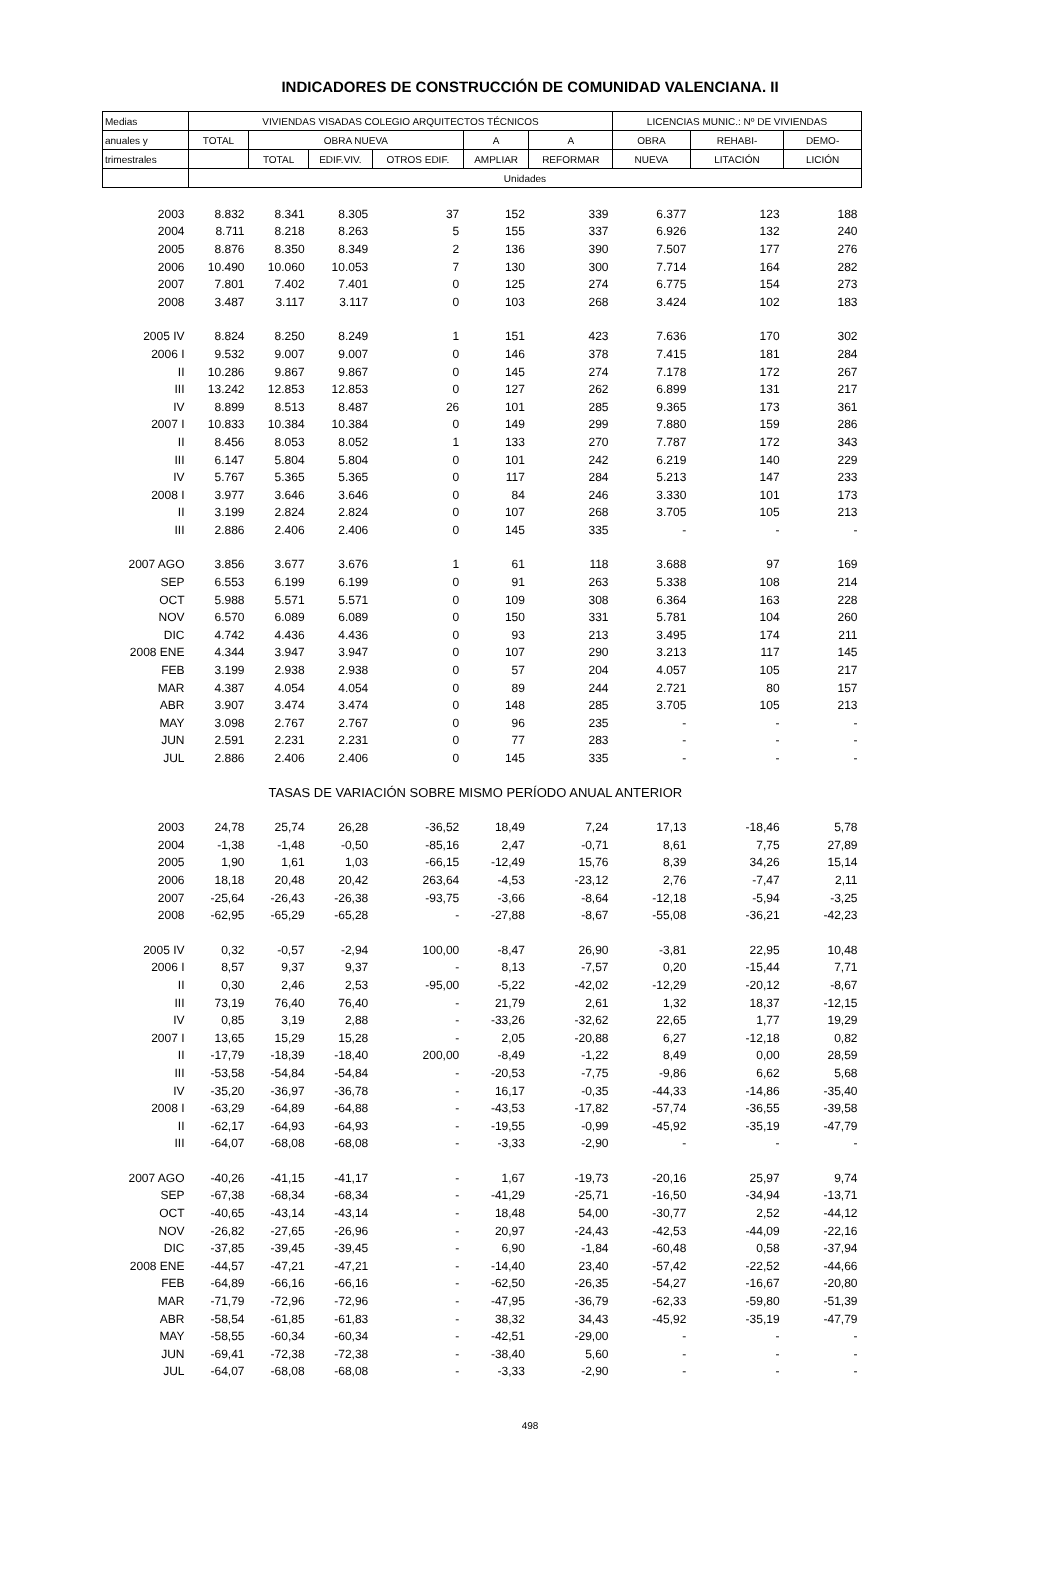INDICADORES DE CONSTRUCCIÓN DE COMUNIDAD VALENCIANA. II
| Medias | VIVIENDAS VISADAS COLEGIO ARQUITECTOS TÉCNICOS | | | | | | LICENCIAS MUNIC.: Nº DE VIVIENDAS | | |
| --- | --- | --- | --- | --- | --- | --- | --- | --- | --- |
| anuales y | TOTAL | OBRA NUEVA | | | A | A | OBRA | REHABI- | DEMO- |
| trimestrales | | TOTAL | EDIF.VIV. | OTROS EDIF. | AMPLIAR | REFORMAR | NUEVA | LITACIÓN | LICIÓN |
| | Unidades | | | | | | | | |
| 2003 | 8.832 | 8.341 | 8.305 | 37 | 152 | 339 | 6.377 | 123 | 188 |
| 2004 | 8.711 | 8.218 | 8.263 | 5 | 155 | 337 | 6.926 | 132 | 240 |
| 2005 | 8.876 | 8.350 | 8.349 | 2 | 136 | 390 | 7.507 | 177 | 276 |
| 2006 | 10.490 | 10.060 | 10.053 | 7 | 130 | 300 | 7.714 | 164 | 282 |
| 2007 | 7.801 | 7.402 | 7.401 | 0 | 125 | 274 | 6.775 | 154 | 273 |
| 2008 | 3.487 | 3.117 | 3.117 | 0 | 103 | 268 | 3.424 | 102 | 183 |
| 2005 IV | 8.824 | 8.250 | 8.249 | 1 | 151 | 423 | 7.636 | 170 | 302 |
| 2006 I | 9.532 | 9.007 | 9.007 | 0 | 146 | 378 | 7.415 | 181 | 284 |
| II | 10.286 | 9.867 | 9.867 | 0 | 145 | 274 | 7.178 | 172 | 267 |
| III | 13.242 | 12.853 | 12.853 | 0 | 127 | 262 | 6.899 | 131 | 217 |
| IV | 8.899 | 8.513 | 8.487 | 26 | 101 | 285 | 9.365 | 173 | 361 |
| 2007 I | 10.833 | 10.384 | 10.384 | 0 | 149 | 299 | 7.880 | 159 | 286 |
| II | 8.456 | 8.053 | 8.052 | 1 | 133 | 270 | 7.787 | 172 | 343 |
| III | 6.147 | 5.804 | 5.804 | 0 | 101 | 242 | 6.219 | 140 | 229 |
| IV | 5.767 | 5.365 | 5.365 | 0 | 117 | 284 | 5.213 | 147 | 233 |
| 2008 I | 3.977 | 3.646 | 3.646 | 0 | 84 | 246 | 3.330 | 101 | 173 |
| II | 3.199 | 2.824 | 2.824 | 0 | 107 | 268 | 3.705 | 105 | 213 |
| III | 2.886 | 2.406 | 2.406 | 0 | 145 | 335 | - | - | - |
| 2007 AGO | 3.856 | 3.677 | 3.676 | 1 | 61 | 118 | 3.688 | 97 | 169 |
| SEP | 6.553 | 6.199 | 6.199 | 0 | 91 | 263 | 5.338 | 108 | 214 |
| OCT | 5.988 | 5.571 | 5.571 | 0 | 109 | 308 | 6.364 | 163 | 228 |
| NOV | 6.570 | 6.089 | 6.089 | 0 | 150 | 331 | 5.781 | 104 | 260 |
| DIC | 4.742 | 4.436 | 4.436 | 0 | 93 | 213 | 3.495 | 174 | 211 |
| 2008 ENE | 4.344 | 3.947 | 3.947 | 0 | 107 | 290 | 3.213 | 117 | 145 |
| FEB | 3.199 | 2.938 | 2.938 | 0 | 57 | 204 | 4.057 | 105 | 217 |
| MAR | 4.387 | 4.054 | 4.054 | 0 | 89 | 244 | 2.721 | 80 | 157 |
| ABR | 3.907 | 3.474 | 3.474 | 0 | 148 | 285 | 3.705 | 105 | 213 |
| MAY | 3.098 | 2.767 | 2.767 | 0 | 96 | 235 | - | - | - |
| JUN | 2.591 | 2.231 | 2.231 | 0 | 77 | 283 | - | - | - |
| JUL | 2.886 | 2.406 | 2.406 | 0 | 145 | 335 | - | - | - |
| | TASAS DE VARIACIÓN SOBRE MISMO PERÍODO ANUAL ANTERIOR | | | | | | | | |
| 2003 | 24,78 | 25,74 | 26,28 | -36,52 | 18,49 | 7,24 | 17,13 | -18,46 | 5,78 |
| 2004 | -1,38 | -1,48 | -0,50 | -85,16 | 2,47 | -0,71 | 8,61 | 7,75 | 27,89 |
| 2005 | 1,90 | 1,61 | 1,03 | -66,15 | -12,49 | 15,76 | 8,39 | 34,26 | 15,14 |
| 2006 | 18,18 | 20,48 | 20,42 | 263,64 | -4,53 | -23,12 | 2,76 | -7,47 | 2,11 |
| 2007 | -25,64 | -26,43 | -26,38 | -93,75 | -3,66 | -8,64 | -12,18 | -5,94 | -3,25 |
| 2008 | -62,95 | -65,29 | -65,28 | - | -27,88 | -8,67 | -55,08 | -36,21 | -42,23 |
| 2005 IV | 0,32 | -0,57 | -2,94 | 100,00 | -8,47 | 26,90 | -3,81 | 22,95 | 10,48 |
| 2006 I | 8,57 | 9,37 | 9,37 | - | 8,13 | -7,57 | 0,20 | -15,44 | 7,71 |
| II | 0,30 | 2,46 | 2,53 | -95,00 | -5,22 | -42,02 | -12,29 | -20,12 | -8,67 |
| III | 73,19 | 76,40 | 76,40 | - | 21,79 | 2,61 | 1,32 | 18,37 | -12,15 |
| IV | 0,85 | 3,19 | 2,88 | - | -33,26 | -32,62 | 22,65 | 1,77 | 19,29 |
| 2007 I | 13,65 | 15,29 | 15,28 | - | 2,05 | -20,88 | 6,27 | -12,18 | 0,82 |
| II | -17,79 | -18,39 | -18,40 | 200,00 | -8,49 | -1,22 | 8,49 | 0,00 | 28,59 |
| III | -53,58 | -54,84 | -54,84 | - | -20,53 | -7,75 | -9,86 | 6,62 | 5,68 |
| IV | -35,20 | -36,97 | -36,78 | - | 16,17 | -0,35 | -44,33 | -14,86 | -35,40 |
| 2008 I | -63,29 | -64,89 | -64,88 | - | -43,53 | -17,82 | -57,74 | -36,55 | -39,58 |
| II | -62,17 | -64,93 | -64,93 | - | -19,55 | -0,99 | -45,92 | -35,19 | -47,79 |
| III | -64,07 | -68,08 | -68,08 | - | -3,33 | -2,90 | - | - | - |
| 2007 AGO | -40,26 | -41,15 | -41,17 | - | 1,67 | -19,73 | -20,16 | 25,97 | 9,74 |
| SEP | -67,38 | -68,34 | -68,34 | - | -41,29 | -25,71 | -16,50 | -34,94 | -13,71 |
| OCT | -40,65 | -43,14 | -43,14 | - | 18,48 | 54,00 | -30,77 | 2,52 | -44,12 |
| NOV | -26,82 | -27,65 | -26,96 | - | 20,97 | -24,43 | -42,53 | -44,09 | -22,16 |
| DIC | -37,85 | -39,45 | -39,45 | - | 6,90 | -1,84 | -60,48 | 0,58 | -37,94 |
| 2008 ENE | -44,57 | -47,21 | -47,21 | - | -14,40 | 23,40 | -57,42 | -22,52 | -44,66 |
| FEB | -64,89 | -66,16 | -66,16 | - | -62,50 | -26,35 | -54,27 | -16,67 | -20,80 |
| MAR | -71,79 | -72,96 | -72,96 | - | -47,95 | -36,79 | -62,33 | -59,80 | -51,39 |
| ABR | -58,54 | -61,85 | -61,83 | - | 38,32 | 34,43 | -45,92 | -35,19 | -47,79 |
| MAY | -58,55 | -60,34 | -60,34 | - | -42,51 | -29,00 | - | - | - |
| JUN | -69,41 | -72,38 | -72,38 | - | -38,40 | 5,60 | - | - | - |
| JUL | -64,07 | -68,08 | -68,08 | - | -3,33 | -2,90 | - | - | - |
498